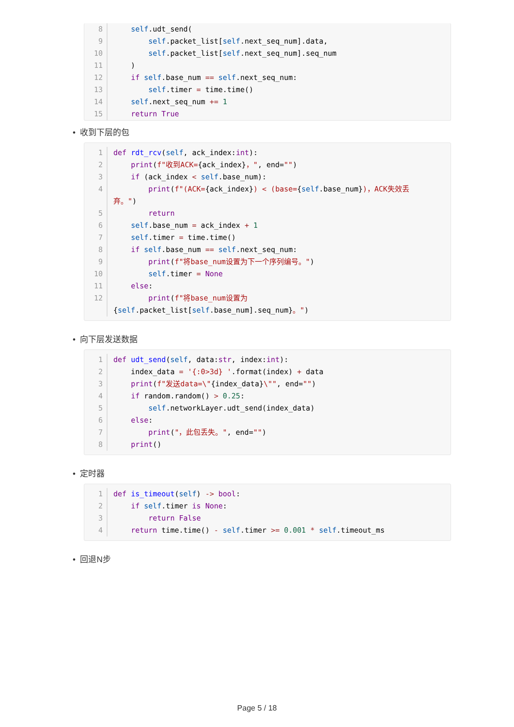| 8 | self .udt_send( |
| 9 | self .packet_list[ self .next_seq_num].data, |
| 10 | self .packet_list[ self .next_seq_num].seq_num |
| 11 | ) |
| 12 | if self .base_num == self .next_seq_num: |
| 13 | self .timer = time.time() |
| 14 | self .next_seq_num += 1 |
| 15 | return True |
• 收到下层的包
| 1 | def rdt_rcv ( self , ack_index: int ): |
| 2 | print ( f"收到ACK= {ack_index} ，" , end= "" ) |
| 3 | if (ack_index < self .base_num): |
| 4 | print ( f"(ACK= {ack_index} ) < (base= { self .base_num} )，ACK失效丢 弃。" ) |
| 5 | return |
| 6 | self .base_num = ack_index + 1 |
| 7 | self .timer = time.time() |
| 8 | if self .base_num == self .next_seq_num: |
| 9 | print ( f"将base_num设置为下一个序列编号。" ) |
| 10 | self .timer = None |
| 11 | else : |
| 12 | print ( f"将base_num设置为 { self .packet_list[ self .base_num].seq_num} 。" ) |
• 向下层发送数据
| 1 | def udt_send ( self , data: str , index: int ): |
| 2 | index_data = '{:0>3d} ' .format(index) + data |
| 3 | print ( f"发送data=\" {index_data} \"" , end= "" ) |
| 4 | if random.random() > 0.25 : |
| 5 | self .networkLayer.udt_send(index_data) |
| 6 | else : |
| 7 | print ( "，此包丢失。" , end= "" ) |
| 8 | print () |
• 定时器
| 1 | def is_timeout ( self ) -> bool : |
| 2 | if self .timer is None : |
| 3 | return False |
| 4 | return time.time() - self .timer >= 0.001 * self .timeout_ms |
• 回退N步
Page 5 / 18